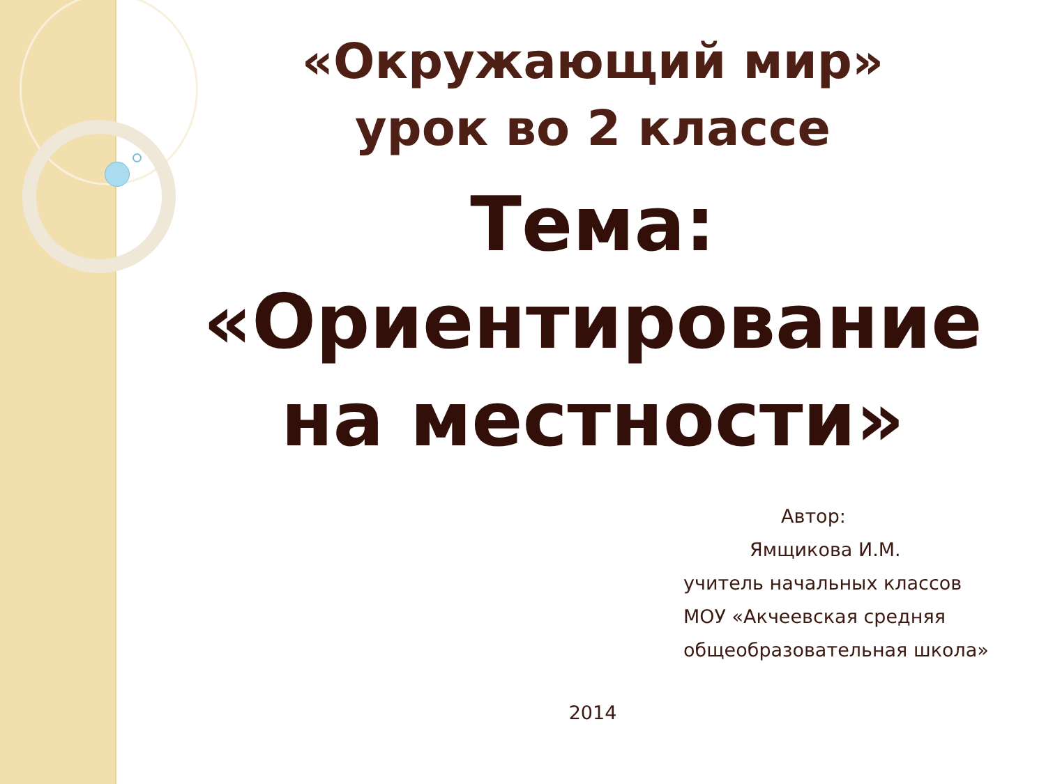«Окружающий мир»
урок во 2 классе
Тема:
«Ориентирование на местности»
Автор:
Ямщикова И.М.
учитель начальных классов
МОУ «Акчеевская средняя
общеобразовательная школа»
2014